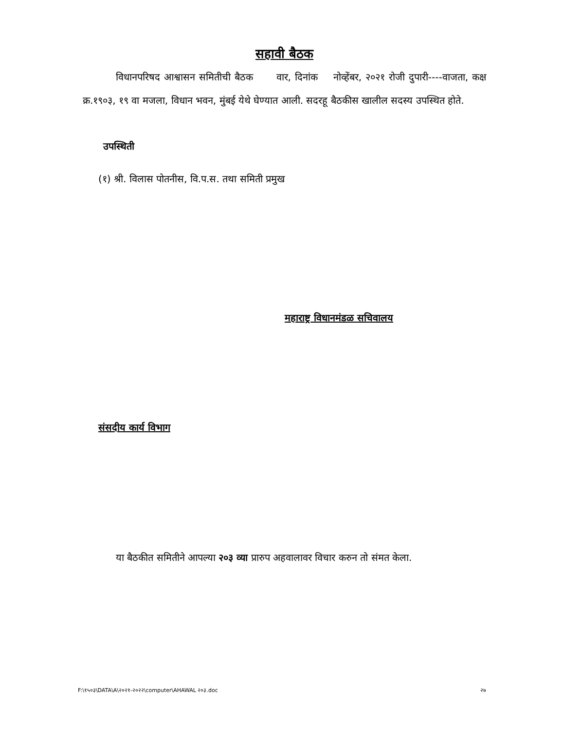सहावी बैठक
विधानपरिषद आश्वासन समितीची बैठक वार, दिनांक नोव्हेंबर, २०२१ रोजी दुपारी----वाजता, कक्ष क्र.१९०३, १९ वा मजला, विधान भवन, मुंबई येथे घेण्यात आली. सदरहू बैठकीस खालील सदस्य उपस्थित होते.
उपस्थिती
(१) श्री. विलास पोतनीस, वि.प.स. तथा समिती प्रमुख
महाराष्ट्र विधानमंडळ सचिवालय
संसदीय कार्य विभाग
या बैठकीत समितीने आपल्या २०३ व्या प्रारुप अहवालावर विचार करुन तो संमत केला.
F:\१५०३\DATA\A\२०२१-२०२२\computer\AHAWAL २०३.doc २७